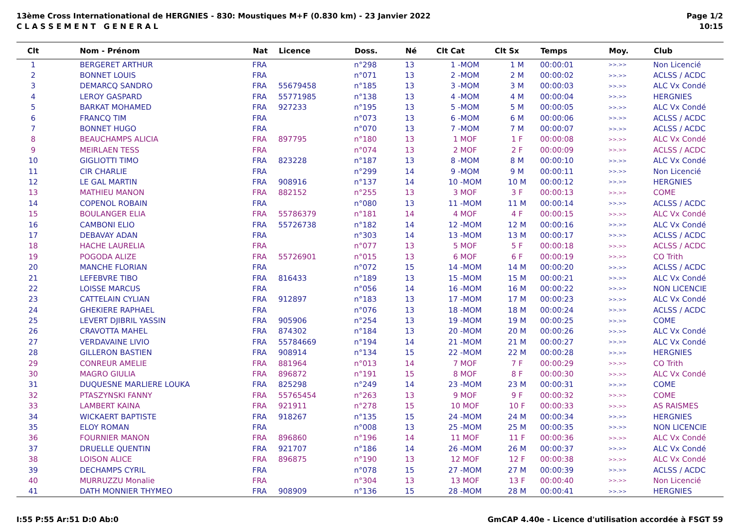13ème Cross Internationational de HERGNIES - 830: Moustiques M+F (0.830 km) - 23 Janvier 2022
C L A S S E M E N T G E N E R A L
Page 1/2
10:15
| Clt | Nom - Prénom | Nat | Licence | Doss. | Né | Clt Cat | Clt Sx | Temps | Moy. | Club |
| --- | --- | --- | --- | --- | --- | --- | --- | --- | --- | --- |
| 1 | BERGERET ARTHUR | FRA | | n°298 | 13 | 1 -MOM | 1 M | 00:00:01 | >>.>> | Non Licencié |
| 2 | BONNET LOUIS | FRA | | n°071 | 13 | 2 -MOM | 2 M | 00:00:02 | >>.>> | ACLSS / ACDC |
| 3 | DEMARCQ SANDRO | FRA | 55679458 | n°185 | 13 | 3 -MOM | 3 M | 00:00:03 | >>.>> | ALC Vx Condé |
| 4 | LEROY GASPARD | FRA | 55771985 | n°138 | 13 | 4 -MOM | 4 M | 00:00:04 | >>.>> | HERGNIES |
| 5 | BARKAT MOHAMED | FRA | 927233 | n°195 | 13 | 5 -MOM | 5 M | 00:00:05 | >>.>> | ALC Vx Condé |
| 6 | FRANCQ TIM | FRA | | n°073 | 13 | 6 -MOM | 6 M | 00:00:06 | >>.>> | ACLSS / ACDC |
| 7 | BONNET HUGO | FRA | | n°070 | 13 | 7 -MOM | 7 M | 00:00:07 | >>.>> | ACLSS / ACDC |
| 8 | BEAUCHAMPS ALICIA | FRA | 897795 | n°180 | 13 | 1 MOF | 1 F | 00:00:08 | >>.>> | ALC Vx Condé |
| 9 | MEIRLAEN TESS | FRA | | n°074 | 13 | 2 MOF | 2 F | 00:00:09 | >>.>> | ACLSS / ACDC |
| 10 | GIGLIOTTI TIMO | FRA | 823228 | n°187 | 13 | 8 -MOM | 8 M | 00:00:10 | >>.>> | ALC Vx Condé |
| 11 | CIR CHARLIE | FRA | | n°299 | 14 | 9 -MOM | 9 M | 00:00:11 | >>.>> | Non Licencié |
| 12 | LE GAL MARTIN | FRA | 908916 | n°137 | 14 | 10 -MOM | 10 M | 00:00:12 | >>.>> | HERGNIES |
| 13 | MATHIEU MANON | FRA | 882152 | n°255 | 13 | 3 MOF | 3 F | 00:00:13 | >>.>> | COME |
| 14 | COPENOL ROBAIN | FRA | | n°080 | 13 | 11 -MOM | 11 M | 00:00:14 | >>.>> | ACLSS / ACDC |
| 15 | BOULANGER ELIA | FRA | 55786379 | n°181 | 14 | 4 MOF | 4 F | 00:00:15 | >>.>> | ALC Vx Condé |
| 16 | CAMBONI ELIO | FRA | 55726738 | n°182 | 14 | 12 -MOM | 12 M | 00:00:16 | >>.>> | ALC Vx Condé |
| 17 | DEBAVAY ADAN | FRA | | n°303 | 14 | 13 -MOM | 13 M | 00:00:17 | >>.>> | ACLSS / ACDC |
| 18 | HACHE LAURELIA | FRA | | n°077 | 13 | 5 MOF | 5 F | 00:00:18 | >>.>> | ACLSS / ACDC |
| 19 | POGODA ALIZE | FRA | 55726901 | n°015 | 13 | 6 MOF | 6 F | 00:00:19 | >>.>> | CO Trith |
| 20 | MANCHE FLORIAN | FRA | | n°072 | 15 | 14 -MOM | 14 M | 00:00:20 | >>.>> | ACLSS / ACDC |
| 21 | LEFEBVRE TIBO | FRA | 816433 | n°189 | 13 | 15 -MOM | 15 M | 00:00:21 | >>.>> | ALC Vx Condé |
| 22 | LOISSE MARCUS | FRA | | n°056 | 14 | 16 -MOM | 16 M | 00:00:22 | >>.>> | NON LICENCIE |
| 23 | CATTELAIN CYLIAN | FRA | 912897 | n°183 | 13 | 17 -MOM | 17 M | 00:00:23 | >>.>> | ALC Vx Condé |
| 24 | GHEKIERE RAPHAEL | FRA | | n°076 | 13 | 18 -MOM | 18 M | 00:00:24 | >>.>> | ACLSS / ACDC |
| 25 | LEVERT DJIBRIL YASSIN | FRA | 905906 | n°254 | 13 | 19 -MOM | 19 M | 00:00:25 | >>.>> | COME |
| 26 | CRAVOTTA MAHEL | FRA | 874302 | n°184 | 13 | 20 -MOM | 20 M | 00:00:26 | >>.>> | ALC Vx Condé |
| 27 | VERDAVAINE LIVIO | FRA | 55784669 | n°194 | 14 | 21 -MOM | 21 M | 00:00:27 | >>.>> | ALC Vx Condé |
| 28 | GILLERON BASTIEN | FRA | 908914 | n°134 | 15 | 22 -MOM | 22 M | 00:00:28 | >>.>> | HERGNIES |
| 29 | CONREUR AMELIE | FRA | 881964 | n°013 | 14 | 7 MOF | 7 F | 00:00:29 | >>.>> | CO Trith |
| 30 | MAGRO GIULIA | FRA | 896872 | n°191 | 15 | 8 MOF | 8 F | 00:00:30 | >>.>> | ALC Vx Condé |
| 31 | DUQUESNE MARLIERE LOUKA | FRA | 825298 | n°249 | 14 | 23 -MOM | 23 M | 00:00:31 | >>.>> | COME |
| 32 | PTASZYNSKI FANNY | FRA | 55765454 | n°263 | 13 | 9 MOF | 9 F | 00:00:32 | >>.>> | COME |
| 33 | LAMBERT KAINA | FRA | 921911 | n°278 | 15 | 10 MOF | 10 F | 00:00:33 | >>.>> | AS RAISMES |
| 34 | WICKAERT BAPTISTE | FRA | 918267 | n°135 | 15 | 24 -MOM | 24 M | 00:00:34 | >>.>> | HERGNIES |
| 35 | ELOY ROMAN | FRA | | n°008 | 13 | 25 -MOM | 25 M | 00:00:35 | >>.>> | NON LICENCIE |
| 36 | FOURNIER MANON | FRA | 896860 | n°196 | 14 | 11 MOF | 11 F | 00:00:36 | >>.>> | ALC Vx Condé |
| 37 | DRUELLE QUENTIN | FRA | 921707 | n°186 | 14 | 26 -MOM | 26 M | 00:00:37 | >>.>> | ALC Vx Condé |
| 38 | LOISON ALICE | FRA | 896875 | n°190 | 13 | 12 MOF | 12 F | 00:00:38 | >>.>> | ALC Vx Condé |
| 39 | DECHAMPS CYRIL | FRA | | n°078 | 15 | 27 -MOM | 27 M | 00:00:39 | >>.>> | ACLSS / ACDC |
| 40 | MURRUZZU Monalie | FRA | | n°304 | 13 | 13 MOF | 13 F | 00:00:40 | >>.>> | Non Licencié |
| 41 | DATH MONNIER THYMEO | FRA | 908909 | n°136 | 15 | 28 -MOM | 28 M | 00:00:41 | >>.>> | HERGNIES |
I:55 P:55 Ar:51 D:0 Ab:0 GmCAP 4.40e - Licence d'utilisation accordée à FSGT 59